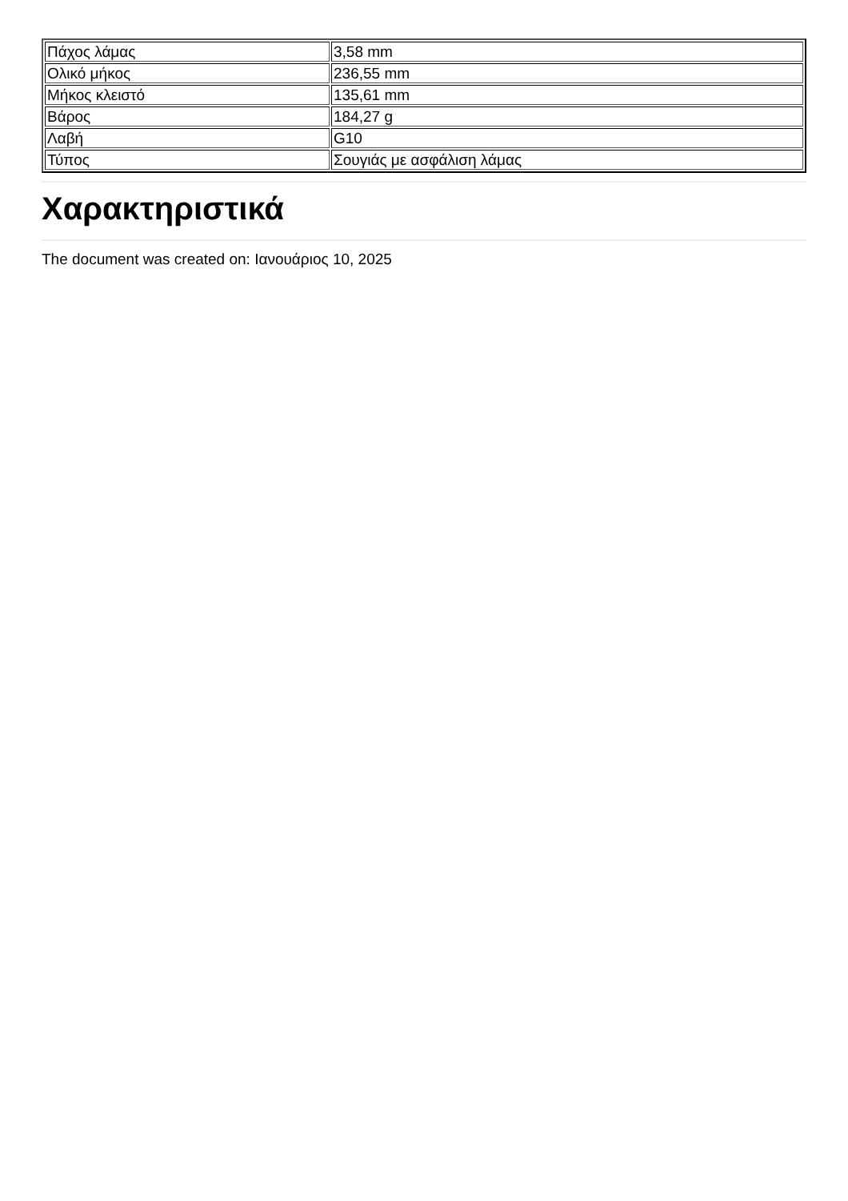| Πάχος λάμας | 3,58 mm |
| Ολικό μήκος | 236,55 mm |
| Μήκος κλειστό | 135,61 mm |
| Βάρος | 184,27 g |
| Λαβή | G10 |
| Τύπος | Σουγιάς με ασφάλιση λάμας |
Χαρακτηριστικά
The document was created on: Ιανουάριος 10, 2025